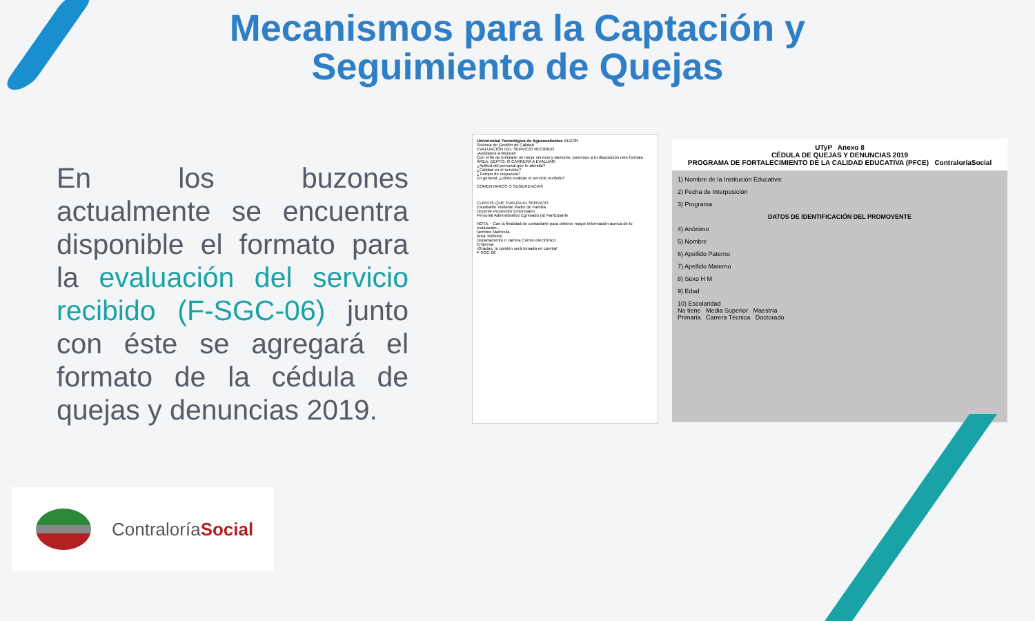Mecanismos para la Captación y Seguimiento de Quejas
En los buzones actualmente se encuentra disponible el formato para la evaluación del servicio recibido (F-SGC-06) junto con éste se agregará el formato de la cédula de quejas y denuncias 2019.
Universidad Tecnológica de Aguascalientes BUZÓN
Sistema de Gestión de Calidad
EVALUACIÓN DEL SERVICIO RECIBIDO
¡Ayúdanos a Mejorar!
Con el fin de brindarte un mejor servicio y atención, ponemos a tu disposición este formato.
ÁREA, DEPTO. O CARRERA A EVALUAR:
¿Actitud del personal que te atendió?
¿Calidad en el servicio?
¿Tiempo de respuesta?
En general, ¿cómo evalúas el servicio recibido?
COMENTARIOS O SUGERENCIAS
CLIENTE QUE EVALÚA EL SERVICIO
Estudiante Visitante Padre de Familia
Docente Proveedor Empresario
Personal Administrativo Egresado (a) Participante
NOTA. - Con la finalidad de contactarte para obtener mayor información acerca de tu evaluación...
Nombre Matrícula
Área Teléfono
Departamento o carrera Correo electrónico
Empresa
¡Gracias, tu opinión será tomada en cuenta!
F-SGC-06
UTyP Anexo 8
CÉDULA DE QUEJAS Y DENUNCIAS 2019
PROGRAMA DE FORTALECIMIENTO DE LA CALIDAD EDUCATIVA (PFCE) ContraloríaSocial
1) Nombre de la Institución Educativa:
2) Fecha de Interposición
3) Programa
DATOS DE IDENTIFICACIÓN DEL PROMOVENTE
4) Anónimo
5) Nombre
6) Apellido Paterno
7) Apellido Materno
8) Sexo H M
9) Edad
10) Escolaridad
No tiene Media Superior Maestría
Primaria Carrera Técnica Doctorado
ContraloríaSocial